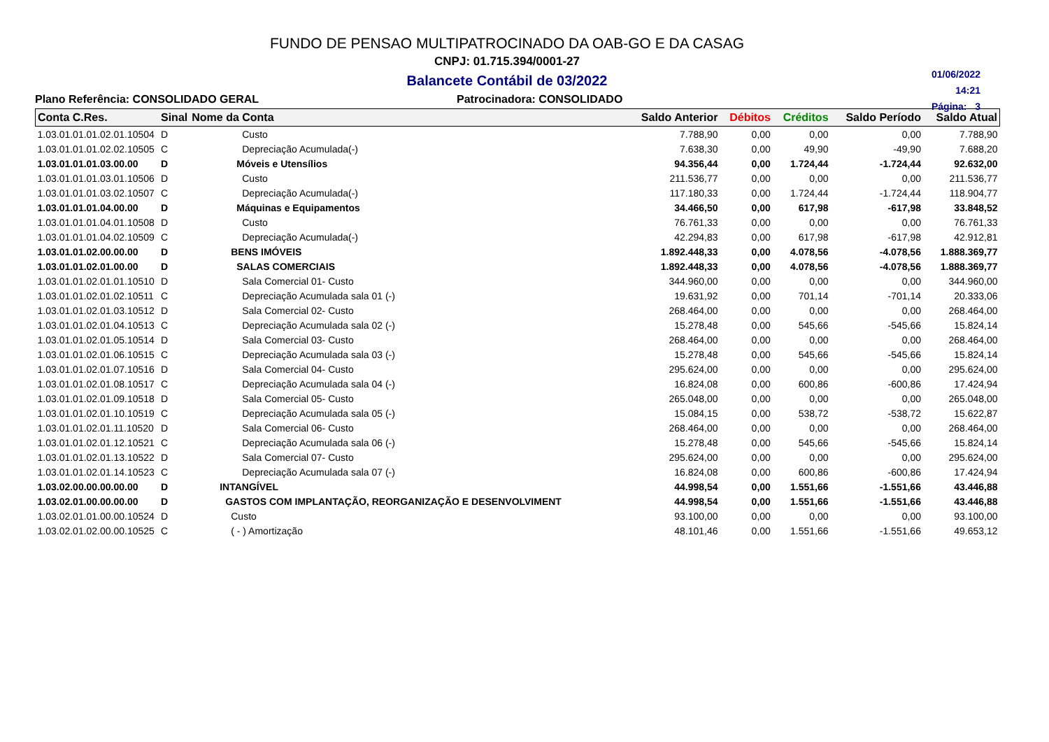FUNDO DE PENSAO MULTIPATROCINADO DA OAB-GO E DA CASAG
CNPJ: 01.715.394/0001-27
Balancete Contábil de 03/2022
01/06/2022
14:21
Página: 3
Plano Referência: CONSOLIDADO GERAL Patrocinadora: CONSOLIDADO
| Conta C.Res. | Sinal | Nome da Conta | Saldo Anterior | Débitos | Créditos | Saldo Período | Saldo Atual |
| --- | --- | --- | --- | --- | --- | --- | --- |
| 1.03.01.01.01.02.01.10504 | D | Custo | 7.788,90 | 0,00 | 0,00 | 0,00 | 7.788,90 |
| 1.03.01.01.01.02.02.10505 | C | Depreciação Acumulada(-) | 7.638,30 | 0,00 | 49,90 | -49,90 | 7.688,20 |
| 1.03.01.01.01.03.00.00 | D | Móveis e Utensílios | 94.356,44 | 0,00 | 1.724,44 | -1.724,44 | 92.632,00 |
| 1.03.01.01.01.03.01.10506 | D | Custo | 211.536,77 | 0,00 | 0,00 | 0,00 | 211.536,77 |
| 1.03.01.01.01.03.02.10507 | C | Depreciação Acumulada(-) | 117.180,33 | 0,00 | 1.724,44 | -1.724,44 | 118.904,77 |
| 1.03.01.01.01.04.00.00 | D | Máquinas e Equipamentos | 34.466,50 | 0,00 | 617,98 | -617,98 | 33.848,52 |
| 1.03.01.01.01.04.01.10508 | D | Custo | 76.761,33 | 0,00 | 0,00 | 0,00 | 76.761,33 |
| 1.03.01.01.01.04.02.10509 | C | Depreciação Acumulada(-) | 42.294,83 | 0,00 | 617,98 | -617,98 | 42.912,81 |
| 1.03.01.01.02.00.00.00 | D | BENS IMÓVEIS | 1.892.448,33 | 0,00 | 4.078,56 | -4.078,56 | 1.888.369,77 |
| 1.03.01.01.02.01.00.00 | D | SALAS COMERCIAIS | 1.892.448,33 | 0,00 | 4.078,56 | -4.078,56 | 1.888.369,77 |
| 1.03.01.01.02.01.01.10510 | D | Sala Comercial 01- Custo | 344.960,00 | 0,00 | 0,00 | 0,00 | 344.960,00 |
| 1.03.01.01.02.01.02.10511 | C | Depreciação Acumulada sala 01 (-) | 19.631,92 | 0,00 | 701,14 | -701,14 | 20.333,06 |
| 1.03.01.01.02.01.03.10512 | D | Sala Comercial 02- Custo | 268.464,00 | 0,00 | 0,00 | 0,00 | 268.464,00 |
| 1.03.01.01.02.01.04.10513 | C | Depreciação Acumulada sala 02 (-) | 15.278,48 | 0,00 | 545,66 | -545,66 | 15.824,14 |
| 1.03.01.01.02.01.05.10514 | D | Sala Comercial 03- Custo | 268.464,00 | 0,00 | 0,00 | 0,00 | 268.464,00 |
| 1.03.01.01.02.01.06.10515 | C | Depreciação Acumulada sala 03 (-) | 15.278,48 | 0,00 | 545,66 | -545,66 | 15.824,14 |
| 1.03.01.01.02.01.07.10516 | D | Sala Comercial 04- Custo | 295.624,00 | 0,00 | 0,00 | 0,00 | 295.624,00 |
| 1.03.01.01.02.01.08.10517 | C | Depreciação Acumulada sala 04 (-) | 16.824,08 | 0,00 | 600,86 | -600,86 | 17.424,94 |
| 1.03.01.01.02.01.09.10518 | D | Sala Comercial 05- Custo | 265.048,00 | 0,00 | 0,00 | 0,00 | 265.048,00 |
| 1.03.01.01.02.01.10.10519 | C | Depreciação Acumulada sala 05 (-) | 15.084,15 | 0,00 | 538,72 | -538,72 | 15.622,87 |
| 1.03.01.01.02.01.11.10520 | D | Sala Comercial 06- Custo | 268.464,00 | 0,00 | 0,00 | 0,00 | 268.464,00 |
| 1.03.01.01.02.01.12.10521 | C | Depreciação Acumulada sala 06 (-) | 15.278,48 | 0,00 | 545,66 | -545,66 | 15.824,14 |
| 1.03.01.01.02.01.13.10522 | D | Sala Comercial 07- Custo | 295.624,00 | 0,00 | 0,00 | 0,00 | 295.624,00 |
| 1.03.01.01.02.01.14.10523 | C | Depreciação Acumulada sala 07 (-) | 16.824,08 | 0,00 | 600,86 | -600,86 | 17.424,94 |
| 1.03.02.00.00.00.00.00 | D | INTANGÍVEL | 44.998,54 | 0,00 | 1.551,66 | -1.551,66 | 43.446,88 |
| 1.03.02.01.00.00.00.00 | D | GASTOS COM IMPLANTAÇÃO, REORGANIZAÇÃO E DESENVOLVIMENT | 44.998,54 | 0,00 | 1.551,66 | -1.551,66 | 43.446,88 |
| 1.03.02.01.01.00.00.10524 | D | Custo | 93.100,00 | 0,00 | 0,00 | 0,00 | 93.100,00 |
| 1.03.02.01.02.00.00.10525 | C | ( - ) Amortização | 48.101,46 | 0,00 | 1.551,66 | -1.551,66 | 49.653,12 |